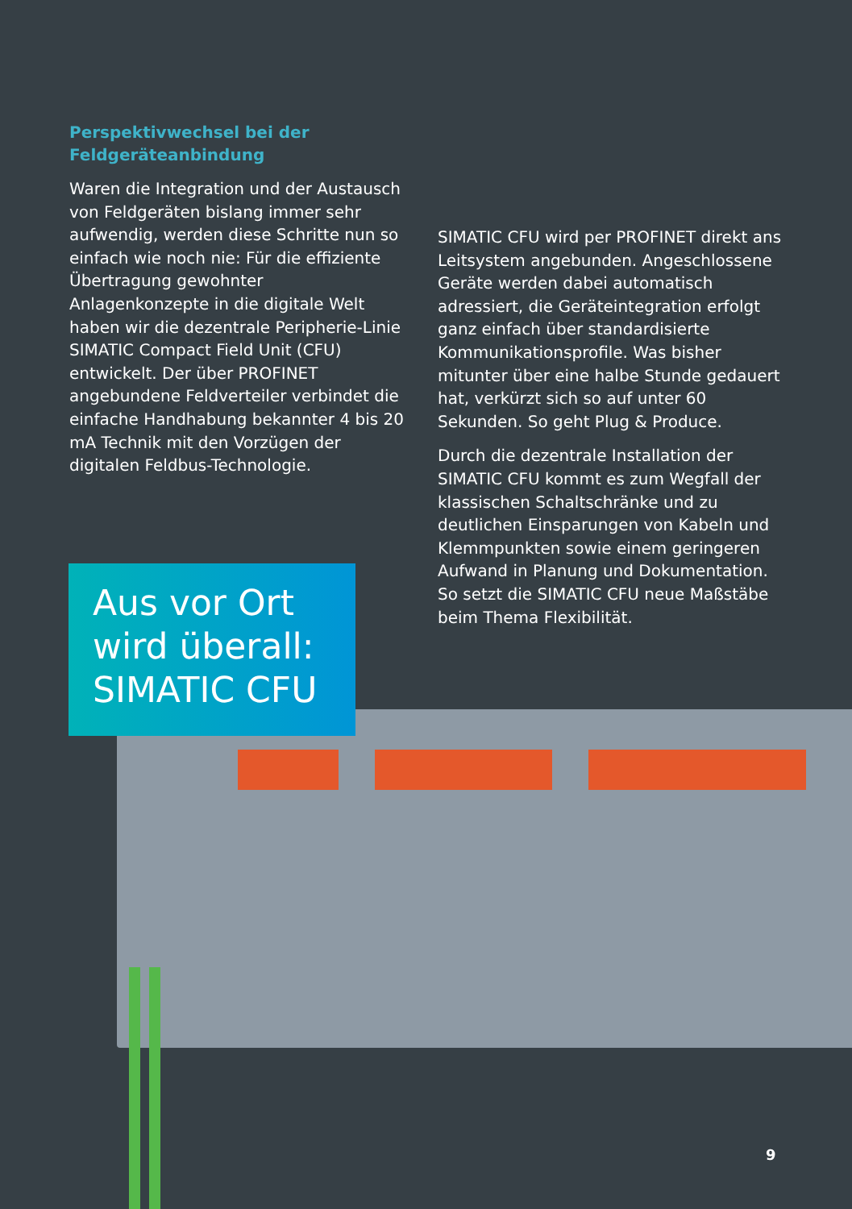Perspektivwechsel bei der Feldgeräteanbindung
Waren die Integration und der Austausch von Feldgeräten bislang immer sehr aufwendig, werden diese Schritte nun so einfach wie noch nie: Für die effiziente Übertragung gewohnter Anlagenkonzepte in die digitale Welt haben wir die dezentrale Peripherie-Linie SIMATIC Compact Field Unit (CFU) entwickelt. Der über PROFINET angebundene Feldverteiler verbindet die einfache Handhabung bekannter 4 bis 20 mA Technik mit den Vorzügen der digitalen Feldbus-Technologie.
SIMATIC CFU wird per PROFINET direkt ans Leitsystem angebunden. Angeschlossene Geräte werden dabei automatisch adressiert, die Geräteintegration erfolgt ganz einfach über standardisierte Kommunikationsprofile. Was bisher mitunter über eine halbe Stunde gedauert hat, verkürzt sich so auf unter 60 Sekunden. So geht Plug & Produce.
Durch die dezentrale Installation der SIMATIC CFU kommt es zum Wegfall der klassischen Schaltschränke und zu deutlichen Einsparungen von Kabeln und Klemmpunkten sowie einem geringeren Aufwand in Planung und Dokumentation. So setzt die SIMATIC CFU neue Maßstäbe beim Thema Flexibilität.
Aus vor Ort wird überall: SIMATIC CFU
9